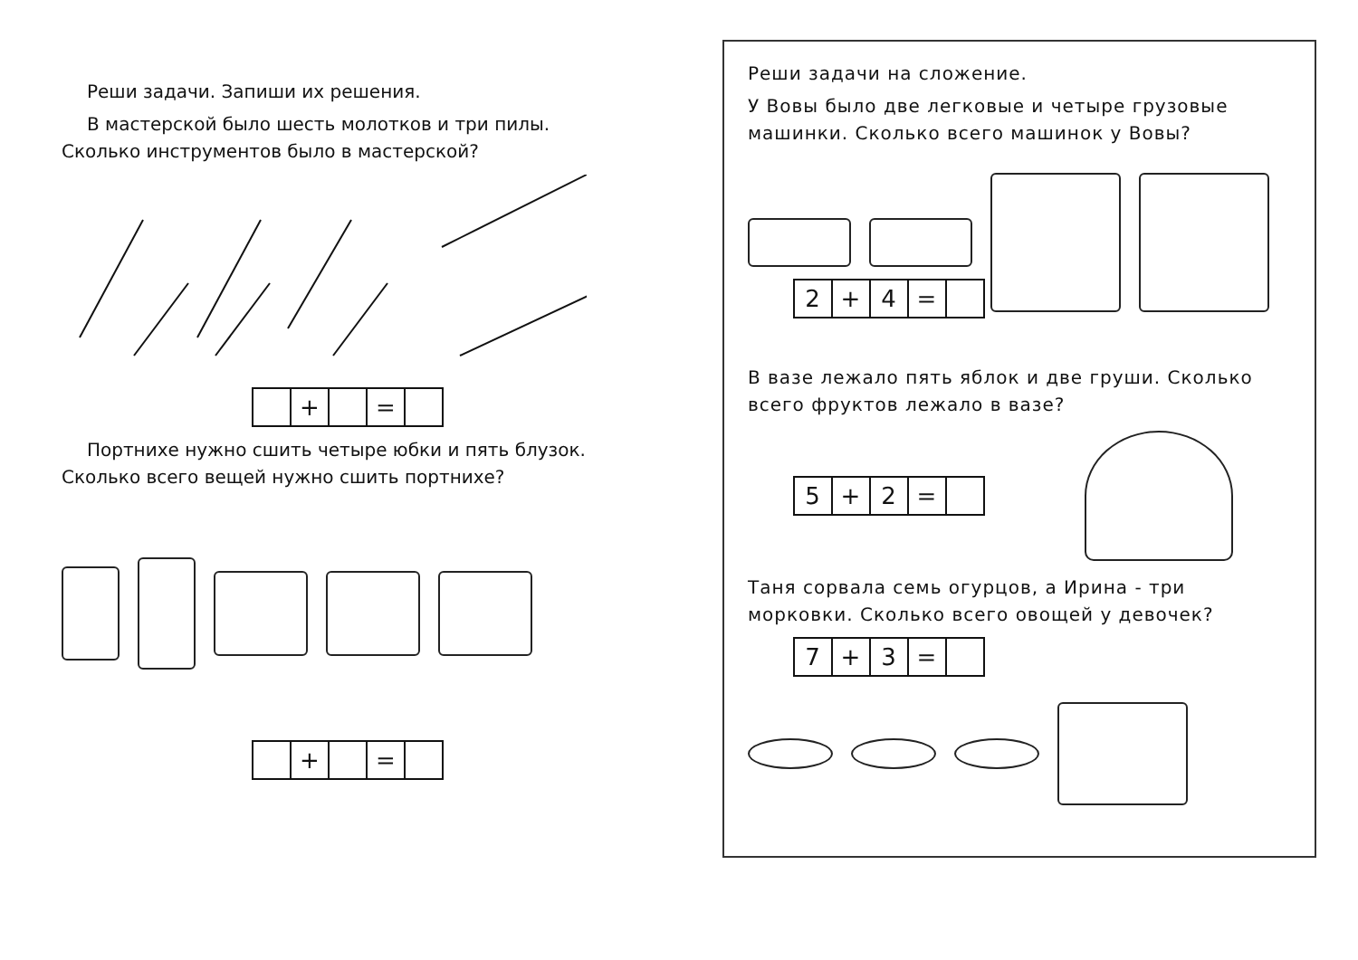Реши задачи. Запиши их решения.
В мастерской было шесть молотков и три пилы. Сколько инструментов было в мастерской?
| | + | | = | |
Портнихе нужно сшить четыре юбки и пять блузок. Сколько всего вещей нужно сшить портнихе?
| | + | | = | |
Реши задачи на сложение.
У Вовы было две легковые и четыре грузовые машинки. Сколько всего машинок у Вовы?
| 2 | + | 4 | = | |
В вазе лежало пять яблок и две груши. Сколько всего фруктов лежало в вазе?
| 5 | + | 2 | = | |
Таня сорвала семь огурцов, а Ирина - три морковки. Сколько всего овощей у девочек?
| 7 | + | 3 | = | |